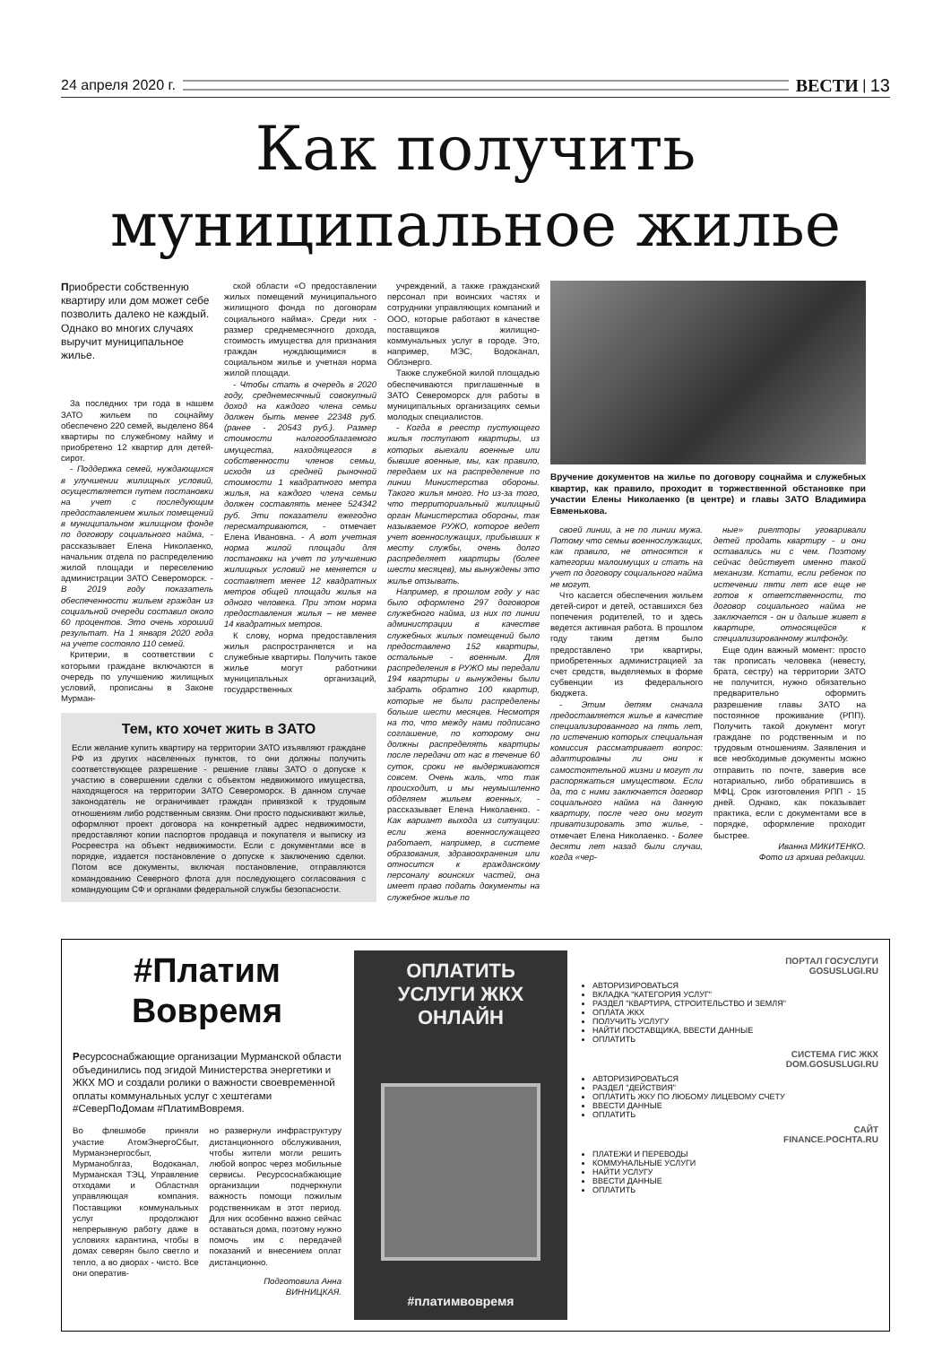24 апреля 2020 г. ВЕСТИ | 13
Как получить
муниципальное жилье
Приобрести собственную квартиру или дом может себе позволить далеко не каждый. Однако во многих случаях выручит муниципальное жилье.
За последних три года в нашем ЗАТО жильем по соцнайму обеспечено 220 семей, выделено 864 квартиры по служебному найму и приобретено 12 квартир для детей-сирот.
- Поддержка семей, нуждающихся в улучшении жилищных условий, осуществляется путем постановки на учет с последующим предоставлением жилых помещений в муниципальном жилищном фонде по договору социального найма, - рассказывает Елена Николаенко, начальник отдела по распределению жилой площади и переселению администрации ЗАТО Североморск. - В 2019 году показатель обеспеченности жильем граждан из социальной очереди составил около 60 процентов. Это очень хороший результат. На 1 января 2020 года на учете состояло 110 семей.
Критерии, в соответствии с которыми граждане включаются в очередь по улучшению жилищных условий, прописаны в Законе Мурман-
ской области «О предоставлении жилых помещений муниципального жилищного фонда по договорам социального найма». Среди них - размер среднемесячного дохода, стоимость имущества для признания граждан нуждающимися в социальном жилье и учетная норма жилой площади.
- Чтобы стать в очередь в 2020 году, среднемесячный совокупный доход на каждого члена семьи должен быть менее 22348 руб. (ранее - 20543 руб.). Размер стоимости налогооблагаемого имущества, находящегося в собственности членов семьи, исходя из средней рыночной стоимости 1 квадратного метра жилья, на каждого члена семьи должен составлять менее 524342 руб. Эти показатели ежегодно пересматриваются, - отмечает Елена Ивановна. - А вот учетная норма жилой площади для постановки на учет по улучшению жилищных условий не меняется и составляет менее 12 квадратных метров общей площади жилья на одного человека. При этом норма предоставления жилья – не менее 14 квадратных метров.
К слову, норма предоставления жилья распространяется и на служебные квартиры. Получить такое жилье могут работники муниципальных организаций, государственных
Тем, кто хочет жить в ЗАТО
Если желание купить квартиру на территории ЗАТО изъявляют граждане РФ из других населенных пунктов, то они должны получить соответствующее разрешение - решение главы ЗАТО о допуске к участию в совершении сделки с объектом недвижимого имущества, находящегося на территории ЗАТО Североморск. В данном случае законодатель не ограничивает граждан привязкой к трудовым отношениям либо родственным связям. Они просто подыскивают жилье, оформляют проект договора на конкретный адрес недвижимости, предоставляют копии паспортов продавца и покупателя и выписку из Росреестра на объект недвижимости. Если с документами все в порядке, издается постановление о допуске к заключению сделки. Потом все документы, включая постановление, отправляются командованию Северного флота для последующего согласования с командующим СФ и органами федеральной службы безопасности.
учреждений, а также гражданский персонал при воинских частях и сотрудники управляющих компаний и ООО, которые работают в качестве поставщиков жилищно-коммунальных услуг в городе. Это, например, МЭС, Водоканал, Облэнерго.
Также служебной жилой площадью обеспечиваются приглашенные в ЗАТО Североморск для работы в муниципальных организациях семьи молодых специалистов.
- Когда в реестр пустующего жилья поступают квартиры, из которых выехали военные или бывшие военные, мы, как правило, передаем их на распределение по линии Министерства обороны. Такого жилья много. Но из-за того, что территориальный жилищный орган Министерства обороны, так называемое РУЖО, которое ведет учет военнослужащих, прибывших к месту службы, очень долго распределяет квартиры (более шести месяцев), мы вынуждены это жилье отзывать.
Например, в прошлом году у нас было оформлено 297 договоров служебного найма, из них по линии администрации в качестве служебных жилых помещений было предоставлено 152 квартиры, остальные - военным. Для распределения в РУЖО мы передали 194 квартиры и вынуждены были забрать обратно 100 квартир, которые не были распределены больше шести месяцев. Несмотря на то, что между нами подписано соглашение, по которому они должны распределять квартиры после передачи от нас в течение 60 суток, сроки не выдерживаются совсем. Очень жаль, что так происходит, и мы неумышленно обделяем жильем военных, - рассказывает Елена Николаенко. - Как вариант выхода из ситуации: если жена военнослужащего работает, например, в системе образования, здравоохранения или относится к гражданскому персоналу воинских частей, она имеет право подать документы на служебное жилье по
Вручение документов на жилье по договору соцнайма и служебных квартир, как правило, проходит в торжественной обстановке при участии Елены Николаенко (в центре) и главы ЗАТО Владимира Евменькова.
своей линии, а не по линии мужа. Потому что семьи военнослужащих, как правило, не относятся к категории малоимущих и стать на учет по договору социального найма не могут.
Что касается обеспечения жильем детей-сирот и детей, оставшихся без попечения родителей, то и здесь ведется активная работа. В прошлом году таким детям было предоставлено три квартиры, приобретенных администрацией за счет средств, выделяемых в форме субвенции из федерального бюджета.
- Этим детям сначала предоставляется жилье в качестве специализированного на пять лет, по истечению которых специальная комиссия рассматривает вопрос: адаптированы ли они к самостоятельной жизни и могут ли распоряжаться имуществом. Если да, то с ними заключается договор социального найма на данную квартиру, после чего они могут приватизировать это жилье, - отмечает Елена Николаенко. - Более десяти лет назад были случаи, когда «чер-
ные» риелторы уговаривали детей продать квартиру - и они оставались ни с чем. Поэтому сейчас действует именно такой механизм. Кстати, если ребенок по истечении пяти лет все еще не готов к ответственности, то договор социального найма не заключается - он и дальше живет в квартире, относящейся к специализированному жилфонду.
Еще один важный момент: просто так прописать человека (невесту, брата, сестру) на территории ЗАТО не получится, нужно обязательно предварительно оформить разрешение главы ЗАТО на постоянное проживание (РПП). Получить такой документ могут граждане по родственным и по трудовым отношениям. Заявления и все необходимые документы можно отправить по почте, заверив все нотариально, либо обратившись в МФЦ. Срок изготовления РПП - 15 дней. Однако, как показывает практика, если с документами все в порядке, оформление проходит быстрее.
Иванна МИКИТЕНКО.
Фото из архива редакции.
#Платим
Вовремя
Ресурсоснабжающие организации Мурманской области объединились под эгидой Министерства энергетики и ЖКХ МО и создали ролики о важности своевременной оплаты коммунальных услуг с хештегами #СеверПоДомам #ПлатимВовремя.
Во флешмобе приняли участие АтомЭнергоСбыт, Мурманэнергосбыт, Мурманоблгаз, Водоканал, Мурманская ТЭЦ, Управление отходами и Областная управляющая компания. Поставщики коммунальных услуг продолжают непрерывную работу даже в условиях карантина, чтобы в домах северян было светло и тепло, а во дворах - чисто. Все они оператив-
но развернули инфраструктуру дистанционного обслуживания, чтобы жители могли решить любой вопрос через мобильные сервисы. Ресурсоснабжающие организации подчеркнули важность помощи пожилым родственникам в этот период. Для них особенно важно сейчас оставаться дома, поэтому нужно помочь им с передачей показаний и внесением оплат дистанционно.
Подготовила Анна ВИННИЦКАЯ.
ОПЛАТИТЬ
УСЛУГИ ЖКХ
ОНЛАЙН
#платимвовремя
ПОРТАЛ ГОСУСЛУГИ
GOSUSLUGI.RU
АВТОРИЗИРОВАТЬСЯ
ВКЛАДКА "КАТЕГОРИЯ УСЛУГ"
РАЗДЕЛ "КВАРТИРА, СТРОИТЕЛЬСТВО И ЗЕМЛЯ"
ОПЛАТА ЖКХ
ПОЛУЧИТЬ УСЛУГУ
НАЙТИ ПОСТАВЩИКА, ВВЕСТИ ДАННЫЕ
ОПЛАТИТЬ
СИСТЕМА ГИС ЖКХ
DOM.GOSUSLUGI.RU
АВТОРИЗИРОВАТЬСЯ
РАЗДЕЛ "ДЕЙСТВИЯ"
ОПЛАТИТЬ ЖКУ ПО ЛЮБОМУ ЛИЦЕВОМУ СЧЕТУ
ВВЕСТИ ДАННЫЕ
ОПЛАТИТЬ
САЙТ
FINANCE.POCHTA.RU
ПЛАТЕЖИ И ПЕРЕВОДЫ
КОММУНАЛЬНЫЕ УСЛУГИ
НАЙТИ УСЛУГУ
ВВЕСТИ ДАННЫЕ
ОПЛАТИТЬ